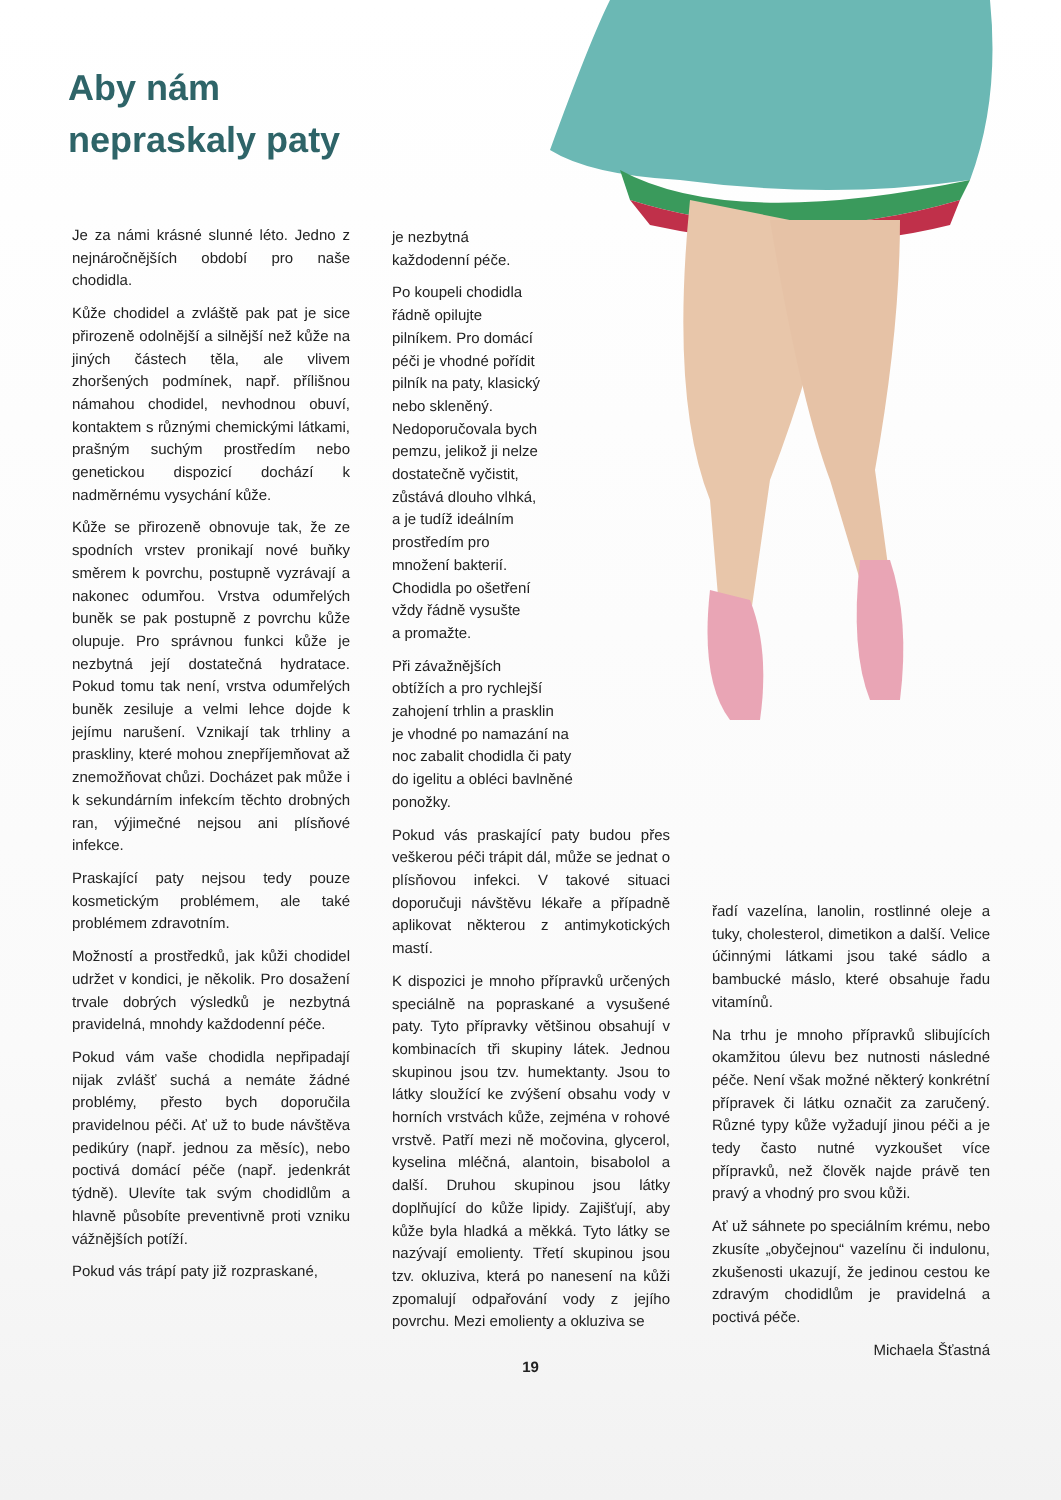Aby nám
nepraskaly paty
Je za námi krásné slunné léto. Jedno z nejnáročnějších období pro naše chodidla.
Kůže chodidel a zvláště pak pat je sice přirozeně odolnější a silnější než kůže na jiných částech těla, ale vlivem zhoršených podmínek, např. přílišnou námahou chodidel, nevhodnou obuví, kontaktem s různými chemickými látkami, prašným suchým prostředím nebo genetickou dispozicí dochází k nadměrnému vysychání kůže.
Kůže se přirozeně obnovuje tak, že ze spodních vrstev pronikají nové buňky směrem k povrchu, postupně vyzrávají a nakonec odumřou. Vrstva odumřelých buněk se pak postupně z povrchu kůže olupuje. Pro správnou funkci kůže je nezbytná její dostatečná hydratace. Pokud tomu tak není, vrstva odumřelých buněk zesiluje a velmi lehce dojde k jejímu narušení. Vznikají tak trhliny a praskliny, které mohou znepříjemňovat až znemožňovat chůzi. Docházet pak může i k sekundárním infekcím těchto drobných ran, výjimečné nejsou ani plísňové infekce.
Praskající paty nejsou tedy pouze kosmetickým problémem, ale také problémem zdravotním.
Možností a prostředků, jak kůži chodidel udržet v kondici, je několik. Pro dosažení trvale dobrých výsledků je nezbytná pravidelná, mnohdy každodenní péče.
Pokud vám vaše chodidla nepřipadají nijak zvlášť suchá a nemáte žádné problémy, přesto bych doporučila pravidelnou péči. Ať už to bude návštěva pedikúry (např. jednou za měsíc), nebo poctivá domácí péče (např. jedenkrát týdně). Ulevíte tak svým chodidlům a hlavně působíte preventivně proti vzniku vážnějších potíží.
Pokud vás trápí paty již rozpraskané,
je nezbytná
každodenní péče.
Po koupeli chodidla
řádně opilujte
pilníkem. Pro domácí
péči je vhodné pořídit
pilník na paty, klasický
nebo skleněný.
Nedoporučovala bych
pemzu, jelikož ji nelze
dostatečně vyčistit,
zůstává dlouho vlhká,
a je tudíž ideálním
prostředím pro
množení bakterií.
Chodidla po ošetření
vždy řádně vysušte
a promažte.
Při závažnějších
obtížích a pro rychlejší
zahojení trhlin a prasklin
je vhodné po namazání na
noc zabalit chodidla či paty
do igelitu a obléci bavlněné
ponožky.
Pokud vás praskající paty budou přes veškerou péči trápit dál, může se jednat o plísňovou infekci. V takové situaci doporučuji návštěvu lékaře a případně aplikovat některou z antimykotických mastí.
K dispozici je mnoho přípravků určených speciálně na popraskané a vysušené paty. Tyto přípravky většinou obsahují v kombinacích tři skupiny látek. Jednou skupinou jsou tzv. humektanty. Jsou to látky sloužící ke zvýšení obsahu vody v horních vrstvách kůže, zejména v rohové vrstvě. Patří mezi ně močovina, glycerol, kyselina mléčná, alantoin, bisabolol a další. Druhou skupinou jsou látky doplňující do kůže lipidy. Zajišťují, aby kůže byla hladká a měkká. Tyto látky se nazývají emolienty. Třetí skupinou jsou tzv. okluziva, která po nanesení na kůži zpomalují odpařování vody z jejího povrchu. Mezi emolienty a okluziva se
řadí vazelína, lanolin, rostlinné oleje a tuky, cholesterol, dimetikon a další. Velice účinnými látkami jsou také sádlo a bambucké máslo, které obsahuje řadu vitamínů.
Na trhu je mnoho přípravků slibujících okamžitou úlevu bez nutnosti následné péče. Není však možné některý konkrétní přípravek či látku označit za zaručený. Různé typy kůže vyžadují jinou péči a je tedy často nutné vyzkoušet více přípravků, než člověk najde právě ten pravý a vhodný pro svou kůži.
Ať už sáhnete po speciálním krému, nebo zkusíte „obyčejnou“ vazelínu či indulonu, zkušenosti ukazují, že jedinou cestou ke zdravým chodidlům je pravidelná a poctivá péče.
Michaela Šťastná
19